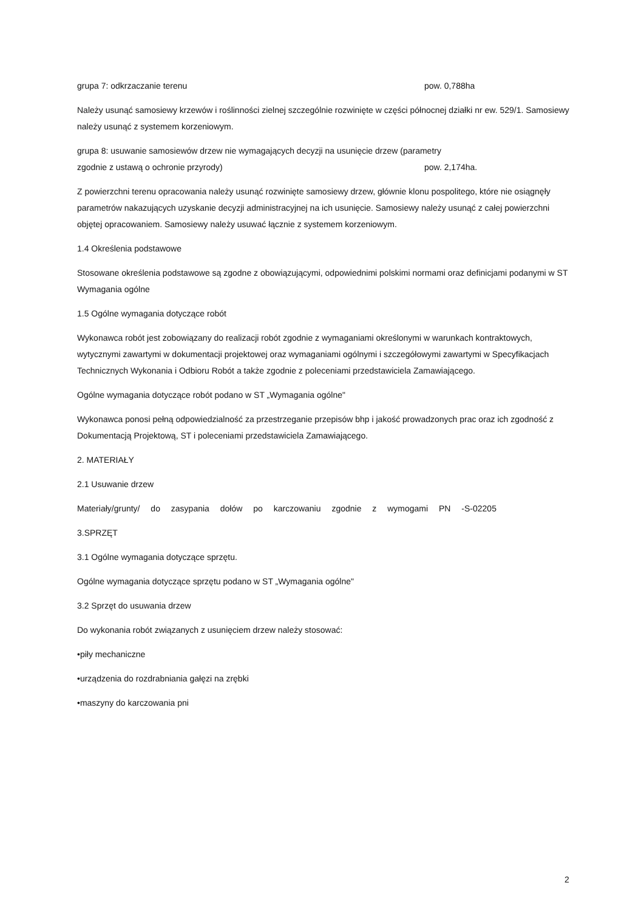grupa 7: odkrzaczanie terenu pow. 0,788ha
Należy usunąć samosiewy krzewów i roślinności zielnej szczególnie rozwinięte w części północnej działki nr ew. 529/1. Samosiewy należy usunąć z systemem korzeniowym.
grupa 8: usuwanie samosiewów drzew nie wymagających decyzji na usunięcie drzew (parametry
zgodnie z ustawą o ochronie przyrody) pow. 2,174ha.
Z powierzchni terenu opracowania należy usunąć rozwinięte samosiewy drzew, głównie klonu pospolitego, które nie osiągnęły parametrów nakazujących uzyskanie decyzji administracyjnej na ich usunięcie. Samosiewy należy usunąć z całej powierzchni objętej opracowaniem. Samosiewy należy usuwać łącznie z systemem korzeniowym.
1.4 Określenia podstawowe
Stosowane określenia podstawowe są zgodne z obowiązującymi, odpowiednimi polskimi normami oraz definicjami podanymi w ST Wymagania ogólne
1.5 Ogólne wymagania dotyczące robót
Wykonawca robót jest zobowiązany do realizacji robót zgodnie z wymaganiami określonymi w warunkach kontraktowych, wytycznymi zawartymi w dokumentacji projektowej oraz wymaganiami ogólnymi i szczegółowymi zawartymi w Specyfikacjach Technicznych Wykonania i Odbioru Robót a także zgodnie z poleceniami przedstawiciela Zamawiającego.
Ogólne wymagania dotyczące robót podano w ST „Wymagania ogólne"
Wykonawca ponosi pełną odpowiedzialność za przestrzeganie przepisów bhp i jakość prowadzonych prac oraz ich zgodność z Dokumentacją Projektową, ST i poleceniami przedstawiciela Zamawiającego.
2. MATERIAŁY
2.1 Usuwanie drzew
Materiały/grunty/ do zasypania dołów po karczowaniu zgodnie z wymogami PN -S-02205
3.SPRZĘT
3.1 Ogólne wymagania dotyczące sprzętu.
Ogólne wymagania dotyczące sprzętu podano w ST „Wymagania ogólne"
3.2 Sprzęt do usuwania drzew
Do wykonania robót związanych z usunięciem drzew należy stosować:
•piły mechaniczne
•urządzenia do rozdrabniania gałęzi na zrębki
•maszyny do karczowania pni
2